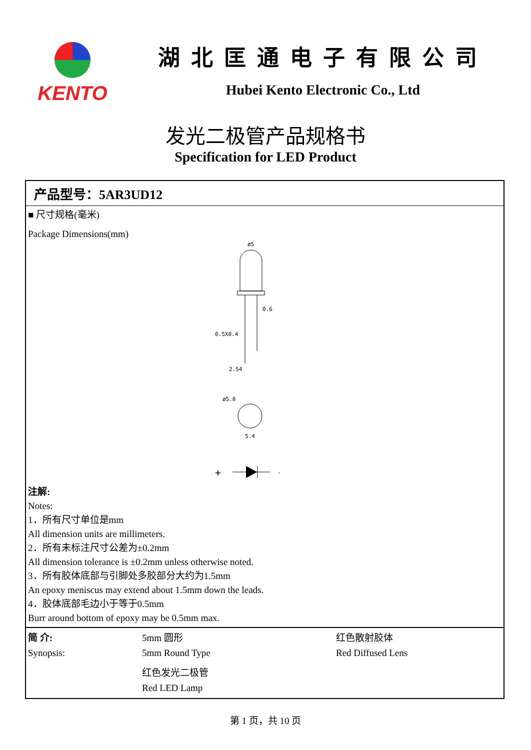KENTO 湖北匡通电子有限公司
Hubei Kento Electronic Co., Ltd
发光二极管产品规格书
Specification for LED Product
产品型号：5AR3UD12
■ 尺寸规格(毫米)
Package Dimensions(mm)
ø5
0.6
0.5X0.4
2.54
ø5.8
5.4
+
-
注解:
Notes:
1．所有尺寸单位是mm
All dimension units are millimeters.
2．所有未标注尺寸公差为±0.2mm
All dimension tolerance is ±0.2mm unless otherwise noted.
3．所有胶体底部与引脚处多胶部分大约为1.5mm
An epoxy meniscus may extend about 1.5mm down the leads.
4．胶体底部毛边小于等于0.5mm
Burr around bottom of epoxy may be 0.5mm max.
| 简 介: | 5mm 圆形 | 红色散射胶体 |
| Synopsis: | 5mm Round Type | Red Diffused Lens |
| | 红色发光二极管 | |
| | Red LED Lamp | |
第 1 页，共 10 页